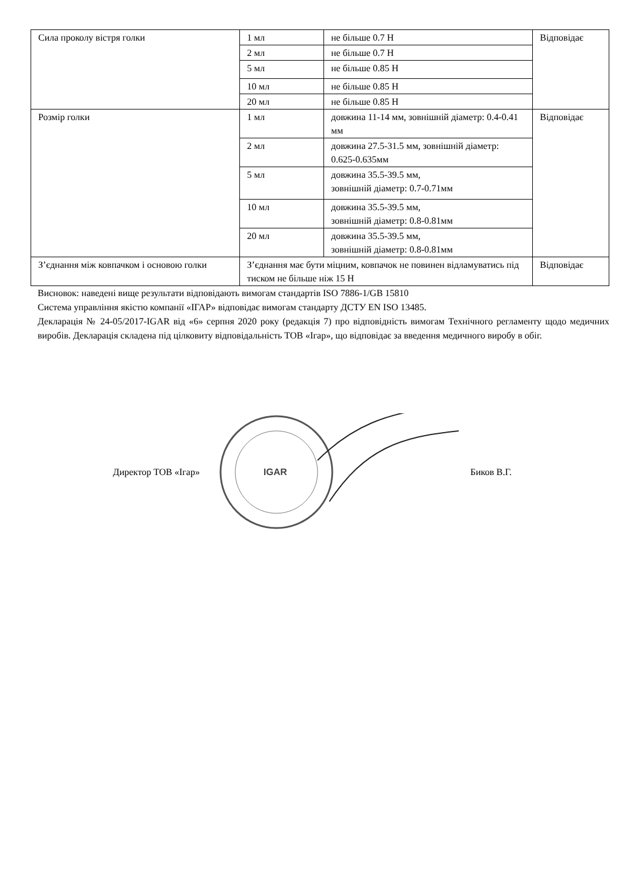| Сила проколу вістря голки | 1 мл | не більше 0.7 Н | Відповідає |
| | 2 мл | не більше 0.7 Н | |
| | 5 мл | не більше 0.85 Н | |
| | 10 мл | не більше 0.85 Н | |
| | 20 мл | не більше 0.85 Н | |
| Розмір голки | 1 мл | довжина 11-14 мм, зовнішній діаметр: 0.4-0.41 мм | Відповідає |
| | 2 мл | довжина 27.5-31.5 мм, зовнішній діаметр: 0.625-0.635мм | |
| | 5 мл | довжина 35.5-39.5 мм, зовнішній діаметр: 0.7-0.71мм | |
| | 10 мл | довжина 35.5-39.5 мм, зовнішній діаметр: 0.8-0.81мм | |
| | 20 мл | довжина 35.5-39.5 мм, зовнішній діаметр: 0.8-0.81мм | |
| З’єднання між ковпачком і основою голки | З’єднання має бути міцним, ковпачок не повинен відламуватись під тиском не більше ніж 15 Н | | Відповідає |
Висновок: наведені вище результати відповідають вимогам стандартів ISO 7886-1/GB 15810
Система управління якістю компанії «ІГАР» відповідає вимогам стандарту ДСТУ EN ISO 13485.
Декларація № 24-05/2017-IGAR від «6» серпня 2020 року (редакція 7) про відповідність вимогам Технічного регламенту щодо медичних виробів. Декларація складена під цілковиту відповідальність ТОВ «Ігар», що відповідає за введення медичного виробу в обіг.
Директор ТОВ «Ігар»
IGAR
Биков В.Г.